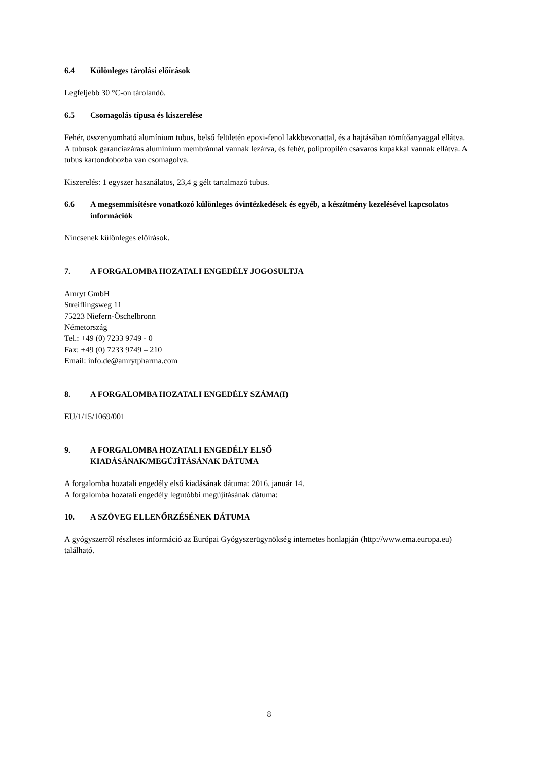6.4 Különleges tárolási előírások
Legfeljebb 30 °C-on tárolandó.
6.5 Csomagolás típusa és kiszerelése
Fehér, összenyomható alumínium tubus, belső felületén epoxi-fenol lakkbevonattal, és a hajtásában tömítőanyaggal ellátva. A tubusok garanciazáras alumínium membránnal vannak lezárva, és fehér, polipropilén csavaros kupakkal vannak ellátva. A tubus kartondobozba van csomagolva.
Kiszerelés: 1 egyszer használatos, 23,4 g gélt tartalmazó tubus.
6.6 A megsemmisítésre vonatkozó különleges óvintézkedések és egyéb, a készítmény kezelésével kapcsolatos információk
Nincsenek különleges előírások.
7. A FORGALOMBA HOZATALI ENGEDÉLY JOGOSULTJA
Amryt GmbH
Streiflingsweg 11
75223 Niefern-Öschelbronn
Németország
Tel.: +49 (0) 7233 9749 - 0
Fax: +49 (0) 7233 9749 – 210
Email: info.de@amrytpharma.com
8. A FORGALOMBA HOZATALI ENGEDÉLY SZÁMA(I)
EU/1/15/1069/001
9. A FORGALOMBA HOZATALI ENGEDÉLY ELSŐ
KIADÁSÁNAK/MEGÚJÍTÁSÁNAK DÁTUMA
A forgalomba hozatali engedély első kiadásának dátuma: 2016. január 14.
A forgalomba hozatali engedély legutóbbi megújításának dátuma:
10. A SZÖVEG ELLENŐRZÉSÉNEK DÁTUMA
A gyógyszerről részletes információ az Európai Gyógyszerügynökség internetes honlapján (http://www.ema.europa.eu) található.
8